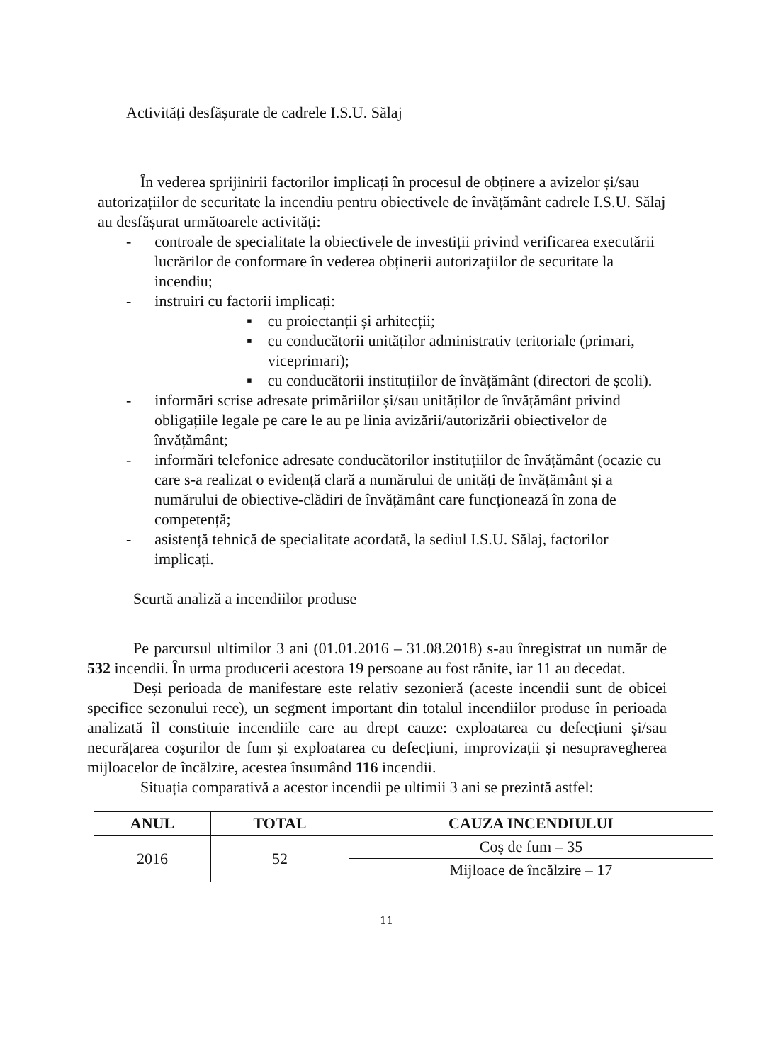Activități desfășurate de cadrele I.S.U. Sălaj
În vederea sprijinirii factorilor implicați în procesul de obținere a avizelor și/sau autorizațiilor de securitate la incendiu pentru obiectivele de învățământ cadrele I.S.U. Sălaj au desfășurat următoarele activități:
- controale de specialitate la obiectivele de investiții privind verificarea executării lucrărilor de conformare în vederea obținerii autorizațiilor de securitate la incendiu;
- instruiri cu factorii implicați:
▪ cu proiectanții și arhitecții;
▪ cu conducătorii unităților administrativ teritoriale (primari, viceprimari);
▪ cu conducătorii instituțiilor de învățământ (directori de școli).
- informări scrise adresate primăriilor și/sau unităților de învățământ privind obligațiile legale pe care le au pe linia avizării/autorizării obiectivelor de învățământ;
- informări telefonice adresate conducătorilor instituțiilor de învățământ (ocazie cu care s-a realizat o evidență clară a numărului de unități de învățământ și a numărului de obiective-clădiri de învățământ care funcționează în zona de competență;
- asistență tehnică de specialitate acordată, la sediul I.S.U. Sălaj, factorilor implicați.
Scurtă analiză a incendiilor produse
Pe parcursul ultimilor 3 ani (01.01.2016 – 31.08.2018) s-au înregistrat un număr de 532 incendii. În urma producerii acestora 19 persoane au fost rănite, iar 11 au decedat.
Deși perioada de manifestare este relativ sezonieră (aceste incendii sunt de obicei specifice sezonului rece), un segment important din totalul incendiilor produse în perioada analizată îl constituie incendiile care au drept cauze: exploatarea cu defecțiuni și/sau necurățarea coșurilor de fum și exploatarea cu defecțiuni, improvizații și nesupravegherea mijloacelor de încălzire, acestea însumând 116 incendii.
Situația comparativă a acestor incendii pe ultimii 3 ani se prezintă astfel:
| ANUL | TOTAL | CAUZA INCENDIULUI |
| --- | --- | --- |
| 2016 | 52 | Coș de fum – 35 |
| | | Mijloace de încălzire – 17 |
11